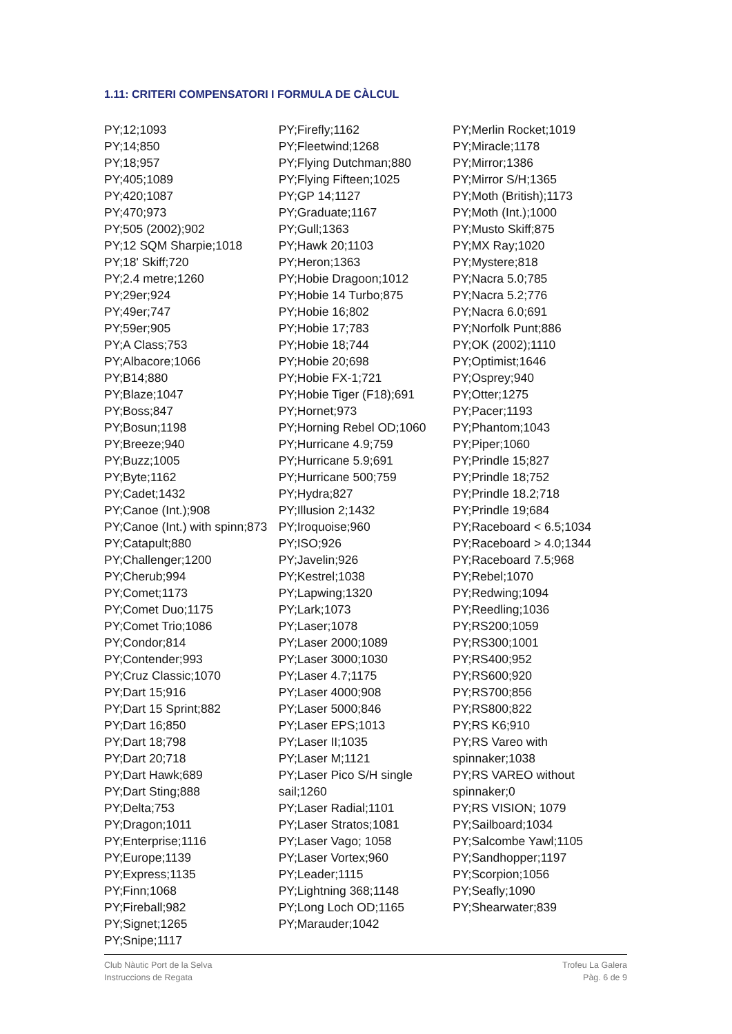1.11: CRITERI COMPENSATORI I FORMULA DE CÀLCUL
PY;12;1093
PY;14;850
PY;18;957
PY;405;1089
PY;420;1087
PY;470;973
PY;505 (2002);902
PY;12 SQM Sharpie;1018
PY;18' Skiff;720
PY;2.4 metre;1260
PY;29er;924
PY;49er;747
PY;59er;905
PY;A Class;753
PY;Albacore;1066
PY;B14;880
PY;Blaze;1047
PY;Boss;847
PY;Bosun;1198
PY;Breeze;940
PY;Buzz;1005
PY;Byte;1162
PY;Cadet;1432
PY;Canoe (Int.);908
PY;Canoe (Int.) with spinn;873
PY;Catapult;880
PY;Challenger;1200
PY;Cherub;994
PY;Comet;1173
PY;Comet Duo;1175
PY;Comet Trio;1086
PY;Condor;814
PY;Contender;993
PY;Cruz Classic;1070
PY;Dart 15;916
PY;Dart 15 Sprint;882
PY;Dart 16;850
PY;Dart 18;798
PY;Dart 20;718
PY;Dart Hawk;689
PY;Dart Sting;888
PY;Delta;753
PY;Dragon;1011
PY;Enterprise;1116
PY;Europe;1139
PY;Express;1135
PY;Finn;1068
PY;Fireball;982
PY;Signet;1265
PY;Snipe;1117
PY;Firefly;1162
PY;Fleetwind;1268
PY;Flying Dutchman;880
PY;Flying Fifteen;1025
PY;GP 14;1127
PY;Graduate;1167
PY;Gull;1363
PY;Hawk 20;1103
PY;Heron;1363
PY;Hobie Dragoon;1012
PY;Hobie 14 Turbo;875
PY;Hobie 16;802
PY;Hobie 17;783
PY;Hobie 18;744
PY;Hobie 20;698
PY;Hobie FX-1;721
PY;Hobie Tiger (F18);691
PY;Hornet;973
PY;Horning Rebel OD;1060
PY;Hurricane 4.9;759
PY;Hurricane 5.9;691
PY;Hurricane 500;759
PY;Hydra;827
PY;Illusion 2;1432
PY;Iroquoise;960
PY;ISO;926
PY;Javelin;926
PY;Kestrel;1038
PY;Lapwing;1320
PY;Lark;1073
PY;Laser;1078
PY;Laser 2000;1089
PY;Laser 3000;1030
PY;Laser 4.7;1175
PY;Laser 4000;908
PY;Laser 5000;846
PY;Laser EPS;1013
PY;Laser II;1035
PY;Laser M;1121
PY;Laser Pico S/H single sail;1260
PY;Laser Radial;1101
PY;Laser Stratos;1081
PY;Laser Vago; 1058
PY;Laser Vortex;960
PY;Leader;1115
PY;Lightning 368;1148
PY;Long Loch OD;1165
PY;Marauder;1042
PY;Merlin Rocket;1019
PY;Miracle;1178
PY;Mirror;1386
PY;Mirror S/H;1365
PY;Moth (British);1173
PY;Moth (Int.);1000
PY;Musto Skiff;875
PY;MX Ray;1020
PY;Mystere;818
PY;Nacra 5.0;785
PY;Nacra 5.2;776
PY;Nacra 6.0;691
PY;Norfolk Punt;886
PY;OK (2002);1110
PY;Optimist;1646
PY;Osprey;940
PY;Otter;1275
PY;Pacer;1193
PY;Phantom;1043
PY;Piper;1060
PY;Prindle 15;827
PY;Prindle 18;752
PY;Prindle 18.2;718
PY;Prindle 19;684
PY;Raceboard < 6.5;1034
PY;Raceboard > 4.0;1344
PY;Raceboard 7.5;968
PY;Rebel;1070
PY;Redwing;1094
PY;Reedling;1036
PY;RS200;1059
PY;RS300;1001
PY;RS400;952
PY;RS600;920
PY;RS700;856
PY;RS800;822
PY;RS K6;910
PY;RS Vareo with spinnaker;1038
PY;RS VAREO without spinnaker;0
PY;RS VISION; 1079
PY;Sailboard;1034
PY;Salcombe Yawl;1105
PY;Sandhopper;1197
PY;Scorpion;1056
PY;Seafly;1090
PY;Shearwater;839
Club Nàutic Port de la Selva
Instruccions de Regata
Trofeu La Galera
Pàg. 6 de 9